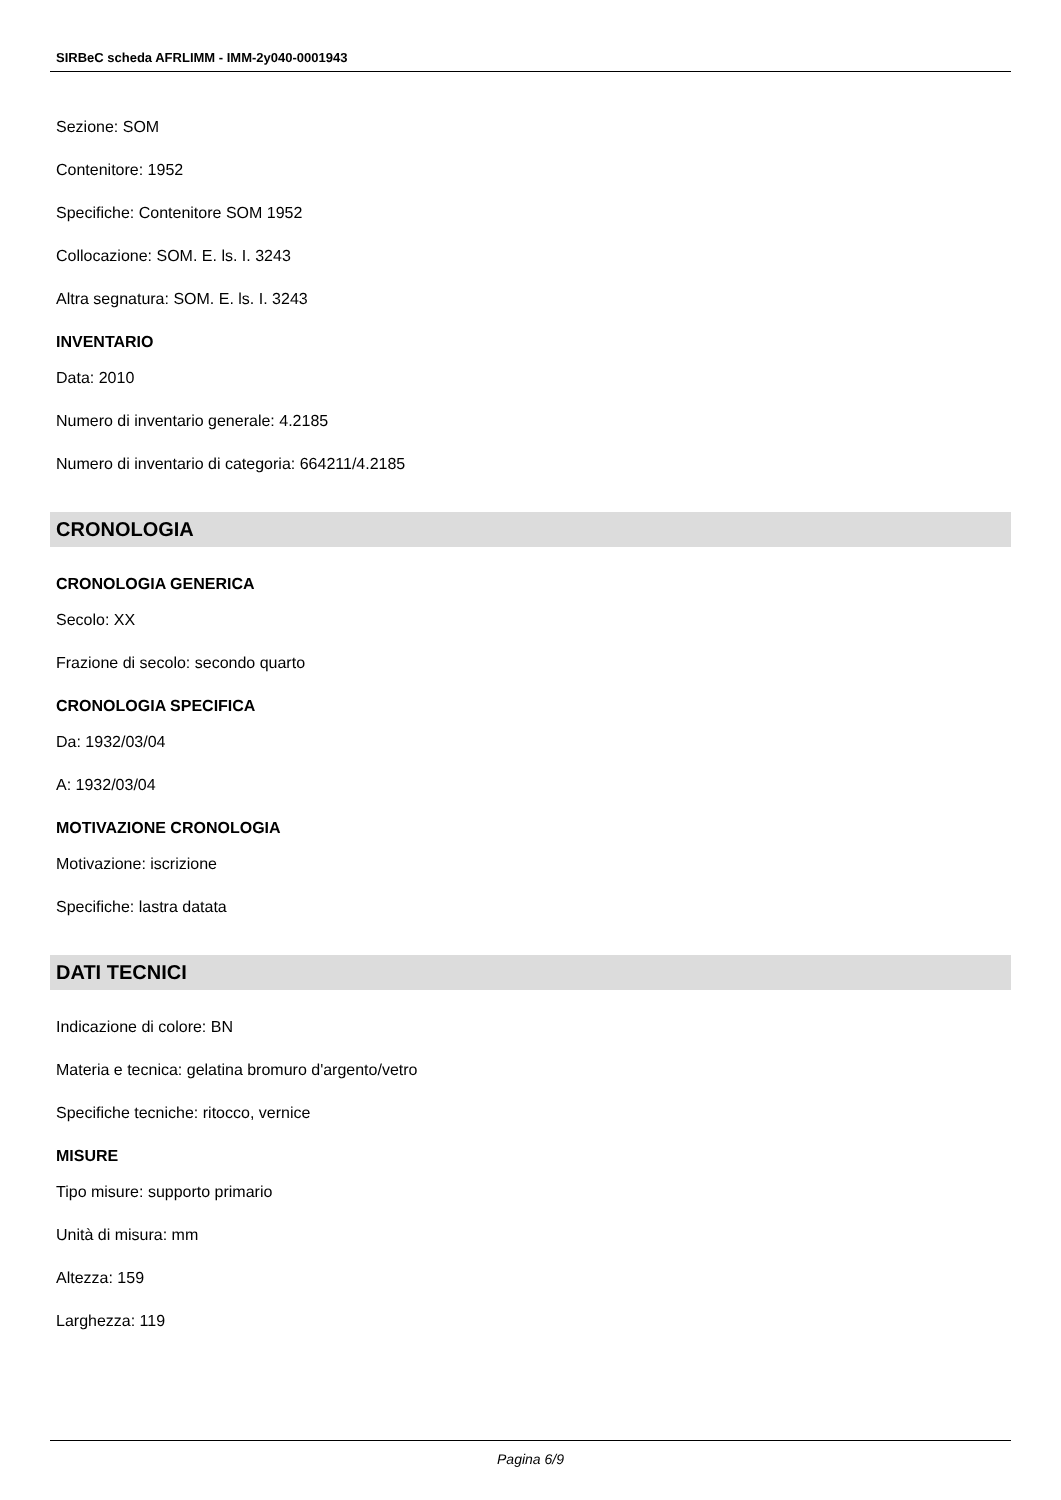SIRBeC scheda AFRLIMM - IMM-2y040-0001943
Sezione: SOM
Contenitore: 1952
Specifiche: Contenitore SOM 1952
Collocazione: SOM. E. ls. I. 3243
Altra segnatura: SOM. E. ls. I. 3243
INVENTARIO
Data: 2010
Numero di inventario generale: 4.2185
Numero di inventario di categoria: 664211/4.2185
CRONOLOGIA
CRONOLOGIA GENERICA
Secolo: XX
Frazione di secolo: secondo quarto
CRONOLOGIA SPECIFICA
Da: 1932/03/04
A: 1932/03/04
MOTIVAZIONE CRONOLOGIA
Motivazione: iscrizione
Specifiche: lastra datata
DATI TECNICI
Indicazione di colore: BN
Materia e tecnica: gelatina bromuro d'argento/vetro
Specifiche tecniche: ritocco, vernice
MISURE
Tipo misure: supporto primario
Unità di misura: mm
Altezza: 159
Larghezza: 119
Pagina 6/9